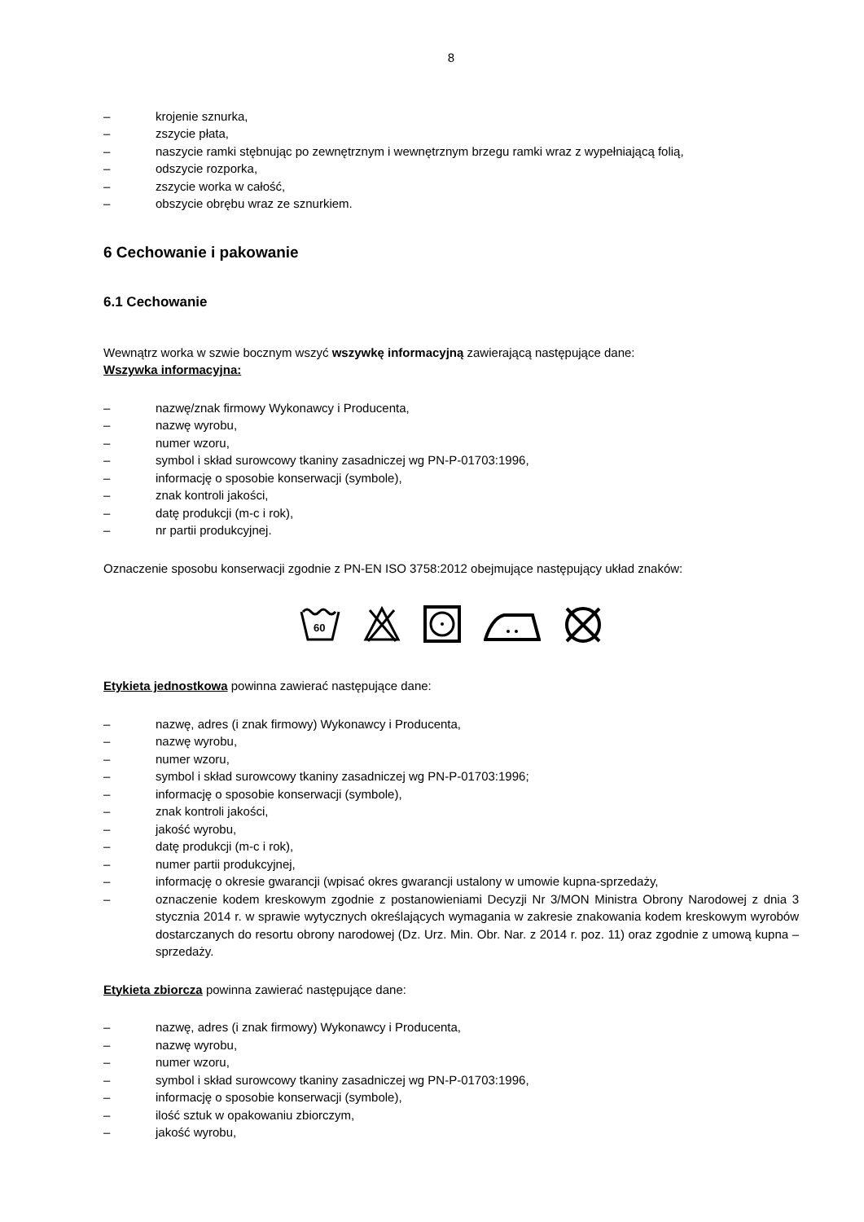8
– krojenie sznurka,
– zszycie płata,
– naszycie ramki stębnując po zewnętrznym i wewnętrznym brzegu ramki wraz z wypełniającą folią,
– odszycie rozporka,
– zszycie worka w całość,
– obszycie obrębu wraz ze sznurkiem.
6 Cechowanie i pakowanie
6.1 Cechowanie
Wewnątrz worka w szwie bocznym wszyć wszywkę informacyjną zawierającą następujące dane:
Wszywka informacyjna:
– nazwę/znak firmowy Wykonawcy i Producenta,
– nazwę wyrobu,
– numer wzoru,
– symbol i skład surowcowy tkaniny zasadniczej wg PN-P-01703:1996,
– informację o sposobie konserwacji (symbole),
– znak kontroli jakości,
– datę produkcji (m-c i rok),
– nr partii produkcyjnej.
Oznaczenie sposobu konserwacji zgodnie z PN-EN ISO 3758:2012 obejmujące następujący układ znaków:
60
Etykieta jednostkowa powinna zawierać następujące dane:
– nazwę, adres (i znak firmowy) Wykonawcy i Producenta,
– nazwę wyrobu,
– numer wzoru,
– symbol i skład surowcowy tkaniny zasadniczej wg PN-P-01703:1996;
– informację o sposobie konserwacji (symbole),
– znak kontroli jakości,
– jakość wyrobu,
– datę produkcji (m-c i rok),
– numer partii produkcyjnej,
– informację o okresie gwarancji (wpisać okres gwarancji ustalony w umowie kupna-sprzedaży,
– oznaczenie kodem kreskowym zgodnie z postanowieniami Decyzji Nr 3/MON Ministra Obrony Narodowej z dnia 3 stycznia 2014 r. w sprawie wytycznych określających wymagania w zakresie znakowania kodem kreskowym wyrobów dostarczanych do resortu obrony narodowej (Dz. Urz. Min. Obr. Nar. z 2014 r. poz. 11) oraz zgodnie z umową kupna –sprzedaży.
Etykieta zbiorcza powinna zawierać następujące dane:
– nazwę, adres (i znak firmowy) Wykonawcy i Producenta,
– nazwę wyrobu,
– numer wzoru,
– symbol i skład surowcowy tkaniny zasadniczej wg PN-P-01703:1996,
– informację o sposobie konserwacji (symbole),
– ilość sztuk w opakowaniu zbiorczym,
– jakość wyrobu,